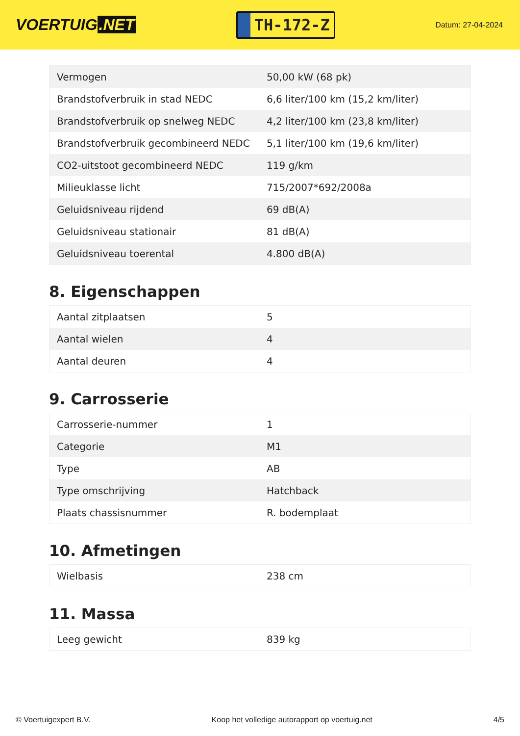VOERTUIG.NET
TH-172-Z
Datum: 27-04-2024
| Vermogen | 50,00 kW (68 pk) |
| Brandstofverbruik in stad NEDC | 6,6 liter/100 km (15,2 km/liter) |
| Brandstofverbruik op snelweg NEDC | 4,2 liter/100 km (23,8 km/liter) |
| Brandstofverbruik gecombineerd NEDC | 5,1 liter/100 km (19,6 km/liter) |
| CO2-uitstoot gecombineerd NEDC | 119 g/km |
| Milieuklasse licht | 715/2007*692/2008a |
| Geluidsniveau rijdend | 69 dB(A) |
| Geluidsniveau stationair | 81 dB(A) |
| Geluidsniveau toerental | 4.800 dB(A) |
8. Eigenschappen
| Aantal zitplaatsen | 5 |
| Aantal wielen | 4 |
| Aantal deuren | 4 |
9. Carrosserie
| Carrosserie-nummer | 1 |
| Categorie | M1 |
| Type | AB |
| Type omschrijving | Hatchback |
| Plaats chassisnummer | R. bodemplaat |
10. Afmetingen
| Wielbasis | 238 cm |
11. Massa
| Leeg gewicht | 839 kg |
© Voertuigexpert B.V. Koop het volledige autorapport op voertuig.net 4/5